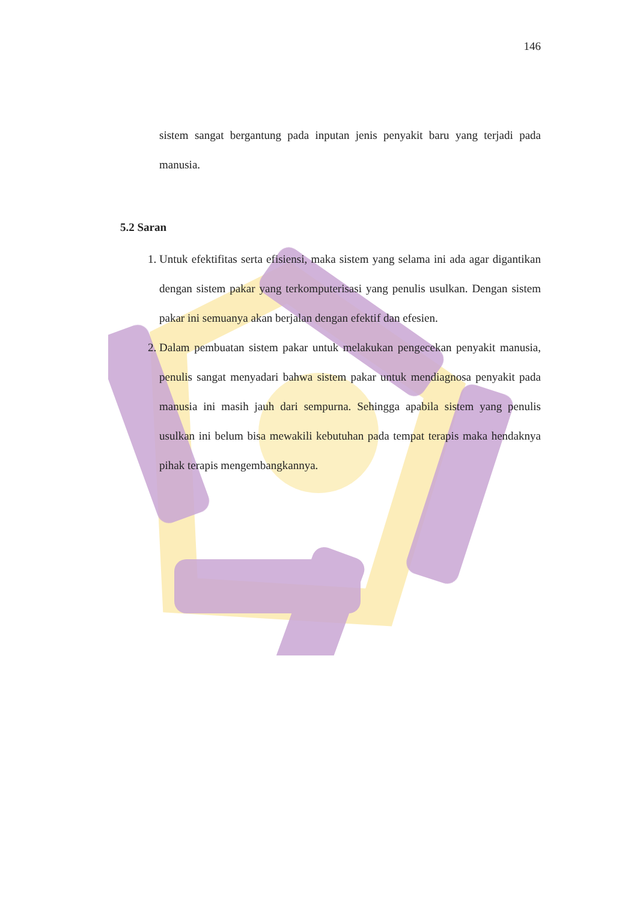146
sistem sangat bergantung pada inputan jenis penyakit baru yang terjadi pada manusia.
5.2 Saran
1. Untuk efektifitas serta efisiensi, maka sistem yang selama ini ada agar digantikan dengan sistem pakar yang terkomputerisasi yang penulis usulkan. Dengan sistem pakar ini semuanya akan berjalan dengan efektif dan efesien.
2. Dalam pembuatan sistem pakar untuk melakukan pengecekan penyakit manusia, penulis sangat menyadari bahwa sistem pakar untuk mendiagnosa penyakit pada manusia ini masih jauh dari sempurna. Sehingga apabila sistem yang penulis usulkan ini belum bisa mewakili kebutuhan pada tempat terapis maka hendaknya pihak terapis mengembangkannya.